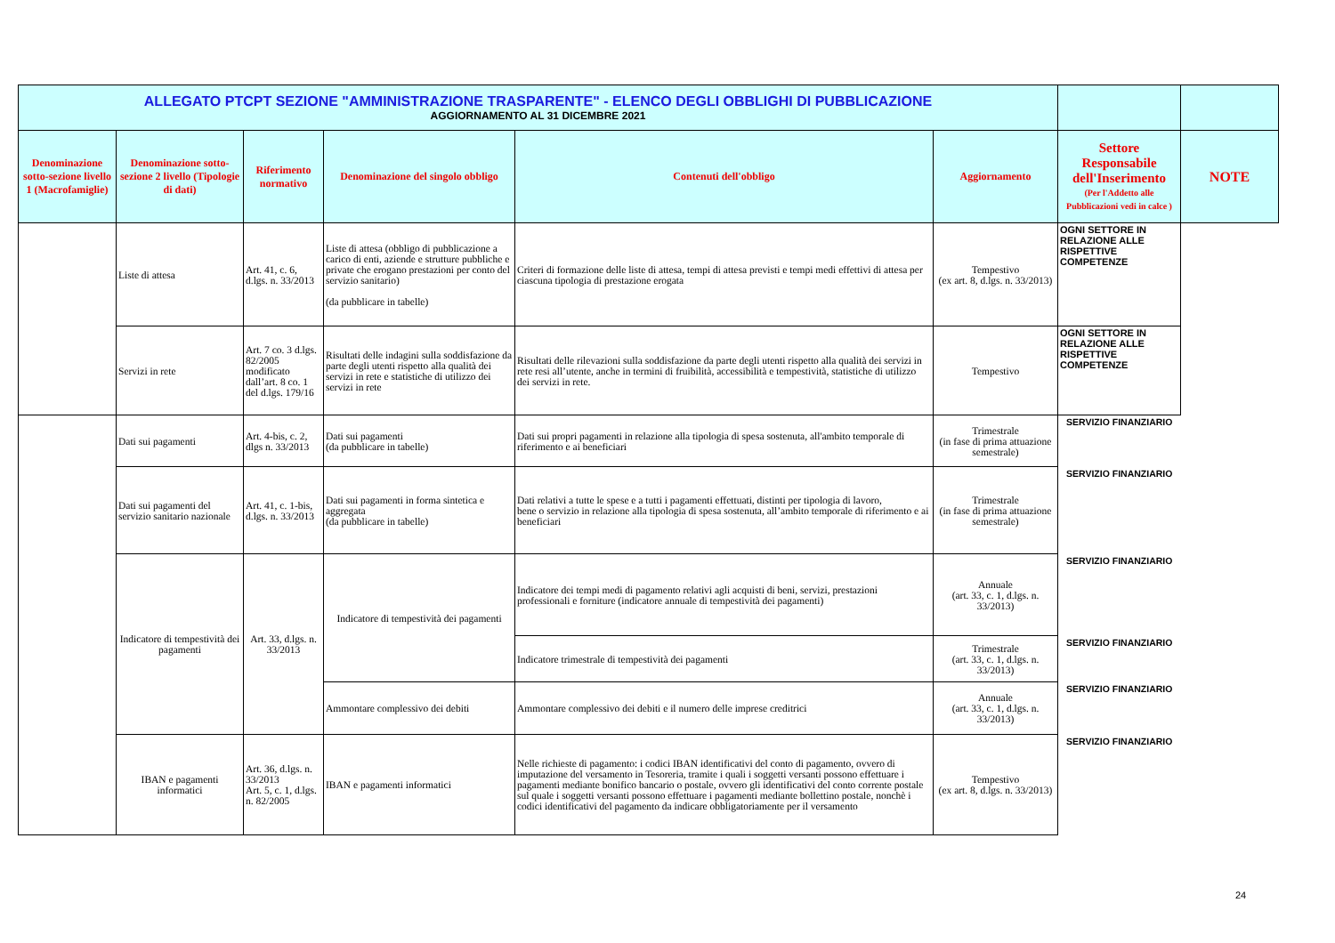| ALLEGATO PTCPT SEZIONE "AMMINISTRAZIONE TRASPARENTE" - ELENCO DEGLI OBBLIGHI DI PUBBLICAZIONE AGGIORNAMENTO AL 31 DICEMBRE 2021 | | | | | | | |
| Denominazione sotto-sezione livello 1 (Macrofamiglie) | Denominazione sotto-sezione 2 livello (Tipologie di dati) | Riferimento normativo | Denominazione del singolo obbligo | Contenuti dell'obbligo | Aggiornamento | Settore Responsabile dell'Inserimento (Per l'Addetto alle Pubblicazioni vedi in calce ) | NOTE |
| | Liste di attesa | Art. 41, c. 6, d.lgs. n. 33/2013 | Liste di attesa (obbligo di pubblicazione a carico di enti, aziende e strutture pubbliche e private che erogano prestazioni per conto del servizio sanitario) (da pubblicare in tabelle) | Criteri di formazione delle liste di attesa, tempi di attesa previsti e tempi medi effettivi di attesa per ciascuna tipologia di prestazione erogata | Tempestivo (ex art. 8, d.lgs. n. 33/2013) | OGNI SETTORE IN RELAZIONE ALLE RISPETTIVE COMPETENZE | |
| | Servizi in rete | Art. 7 co. 3 d.lgs. 82/2005 modificato dall’art. 8 co. 1 del d.lgs. 179/16 | Risultati delle indagini sulla soddisfazione da parte degli utenti rispetto alla qualità dei servizi in rete e statistiche di utilizzo dei servizi in rete | Risultati delle rilevazioni sulla soddisfazione da parte degli utenti rispetto alla qualità dei servizi in rete resi all’utente, anche in termini di fruibilità, accessibilità e tempestività, statistiche di utilizzo dei servizi in rete. | Tempestivo | OGNI SETTORE IN RELAZIONE ALLE RISPETTIVE COMPETENZE | |
| | Dati sui pagamenti | Art. 4-bis, c. 2, dlgs n. 33/2013 | Dati sui pagamenti (da pubblicare in tabelle) | Dati sui propri pagamenti in relazione alla tipologia di spesa sostenuta, all'ambito temporale di riferimento e ai beneficiari | Trimestrale (in fase di prima attuazione semestrale) | SERVIZIO FINANZIARIO | |
| | Dati sui pagamenti del servizio sanitario nazionale | Art. 41, c. 1-bis, d.lgs. n. 33/2013 | Dati sui pagamenti in forma sintetica e aggregata (da pubblicare in tabelle) | Dati relativi a tutte le spese e a tutti i pagamenti effettuati, distinti per tipologia di lavoro, bene o servizio in relazione alla tipologia di spesa sostenuta, all’ambito temporale di riferimento e ai beneficiari | Trimestrale (in fase di prima attuazione semestrale) | SERVIZIO FINANZIARIO | |
| | Indicatore di tempestività dei pagamenti | Art. 33, d.lgs. n. 33/2013 | Indicatore di tempestività dei pagamenti | Indicatore dei tempi medi di pagamento relativi agli acquisti di beni, servizi, prestazioni professionali e forniture (indicatore annuale di tempestività dei pagamenti) | Annuale (art. 33, c. 1, d.lgs. n. 33/2013) | SERVIZIO FINANZIARIO | |
| | | | | Indicatore trimestrale di tempestività dei pagamenti | Trimestrale (art. 33, c. 1, d.lgs. n. 33/2013) | SERVIZIO FINANZIARIO | |
| | | | Ammontare complessivo dei debiti | Ammontare complessivo dei debiti e il numero delle imprese creditrici | Annuale (art. 33, c. 1, d.lgs. n. 33/2013) | SERVIZIO FINANZIARIO | |
| | IBAN e pagamenti informatici | Art. 36, d.lgs. n. 33/2013 Art. 5, c. 1, d.lgs. n. 82/2005 | IBAN e pagamenti informatici | Nelle richieste di pagamento: i codici IBAN identificativi del conto di pagamento, ovvero di imputazione del versamento in Tesoreria, tramite i quali i soggetti versanti possono effettuare i pagamenti mediante bonifico bancario o postale, ovvero gli identificativi del conto corrente postale sul quale i soggetti versanti possono effettuare i pagamenti mediante bollettino postale, nonchè i codici identificativi del pagamento da indicare obbligatoriamente per il versamento | Tempestivo (ex art. 8, d.lgs. n. 33/2013) | SERVIZIO FINANZIARIO | |
24